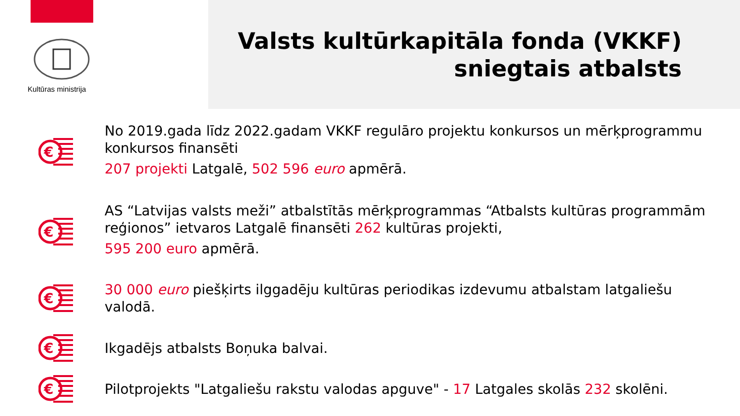Kultūras ministrija
Valsts kultūrkapitāla fonda (VKKF)
sniegtais atbalsts
€
No 2019.gada līdz 2022.gadam VKKF regulāro projektu konkursos un mērķprogrammu konkursos finansēti
207 projekti Latgalē, 502 596 euro apmērā.
€
AS “Latvijas valsts meži” atbalstītās mērķprogrammas “Atbalsts kultūras programmām reģionos” ietvaros Latgalē finansēti 262 kultūras projekti,
595 200 euro apmērā.
€
30 000 euro piešķirts ilggadēju kultūras periodikas izdevumu atbalstam latgaliešu valodā.
€
Ikgadējs atbalsts Boņuka balvai.
€
Pilotprojekts "Latgaliešu rakstu valodas apguve" - 17 Latgales skolās 232 skolēni.